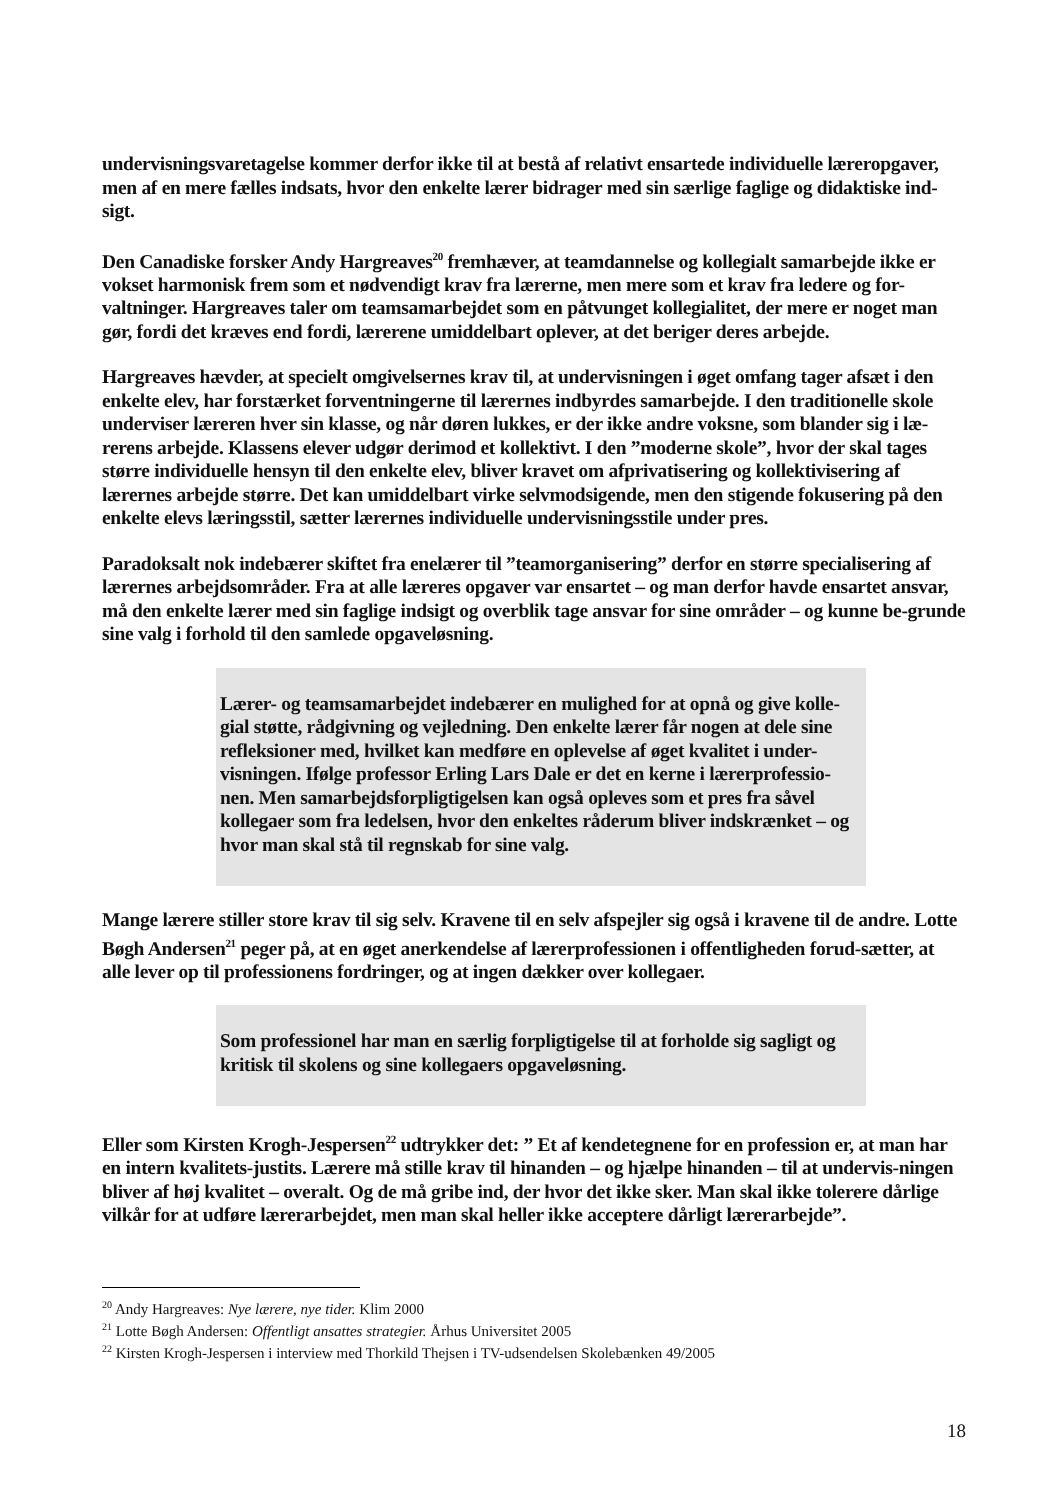undervisningsvaretagelse kommer derfor ikke til at bestå af relativt ensartede individuelle læreropgaver, men af en mere fælles indsats, hvor den enkelte lærer bidrager med sin særlige faglige og didaktiske ind-sigt.
Den Canadiske forsker Andy Hargreaves<sup>20</sup> fremhæver, at teamdannelse og kollegialt samarbejde ikke er vokset harmonisk frem som et nødvendigt krav fra lærerne, men mere som et krav fra ledere og for-valtninger. Hargreaves taler om teamsamarbejdet som en påtvunget kollegialitet, der mere er noget man gør, fordi det kræves end fordi, lærerene umiddelbart oplever, at det beriger deres arbejde.
Hargreaves hævder, at specielt omgivelsernes krav til, at undervisningen i øget omfang tager afsæt i den enkelte elev, har forstærket forventningerne til lærernes indbyrdes samarbejde. I den traditionelle skole underviser læreren hver sin klasse, og når døren lukkes, er der ikke andre voksne, som blander sig i læ-rerens arbejde. Klassens elever udgør derimod et kollektivt. I den ”moderne skole”, hvor der skal tages større individuelle hensyn til den enkelte elev, bliver kravet om afprivatisering og kollektivisering af lærernes arbejde større. Det kan umiddelbart virke selvmodsigende, men den stigende fokusering på den enkelte elevs læringsstil, sætter lærernes individuelle undervisningsstile under pres.
Paradoksalt nok indebærer skiftet fra enelærer til ”teamorganisering” derfor en større specialisering af lærernes arbejdsområder. Fra at alle læreres opgaver var ensartet – og man derfor havde ensartet ansvar, må den enkelte lærer med sin faglige indsigt og overblik tage ansvar for sine områder – og kunne be-grunde sine valg i forhold til den samlede opgaveløsning.
Lærer- og teamsamarbejdet indebærer en mulighed for at opnå og give kolle-gial støtte, rådgivning og vejledning. Den enkelte lærer får nogen at dele sine refleksioner med, hvilket kan medføre en oplevelse af øget kvalitet i under-visningen. Ifølge professor Erling Lars Dale er det en kerne i lærerprofessio-nen. Men samarbejdsforpligtigelsen kan også opleves som et pres fra såvel kollegaer som fra ledelsen, hvor den enkeltes råderum bliver indskrænket – og hvor man skal stå til regnskab for sine valg.
Mange lærere stiller store krav til sig selv. Kravene til en selv afspejler sig også i kravene til de andre. Lotte Bøgh Andersen<sup>21</sup> peger på, at en øget anerkendelse af lærerprofessionen i offentligheden forud-sætter, at alle lever op til professionens fordringer, og at ingen dækker over kollegaer.
Som professionel har man en særlig forpligtigelse til at forholde sig sagligt og kritisk til skolens og sine kollegaers opgaveløsning.
Eller som Kirsten Krogh-Jespersen<sup>22</sup> udtrykker det: ” Et af kendetegnene for en profession er, at man har en intern kvalitets-justits. Lærere må stille krav til hinanden – og hjælpe hinanden – til at undervis-ningen bliver af høj kvalitet – overalt. Og de må gribe ind, der hvor det ikke sker. Man skal ikke tolerere dårlige vilkår for at udføre lærerarbejdet, men man skal heller ikke acceptere dårligt lærerarbejde”.
<sup>20</sup> Andy Hargreaves: Nye lærere, nye tider. Klim 2000
<sup>21</sup> Lotte Bøgh Andersen: Offentligt ansattes strategier. Århus Universitet 2005
<sup>22</sup> Kirsten Krogh-Jespersen i interview med Thorkild Thejsen i TV-udsendelsen Skolebænken 49/2005
18